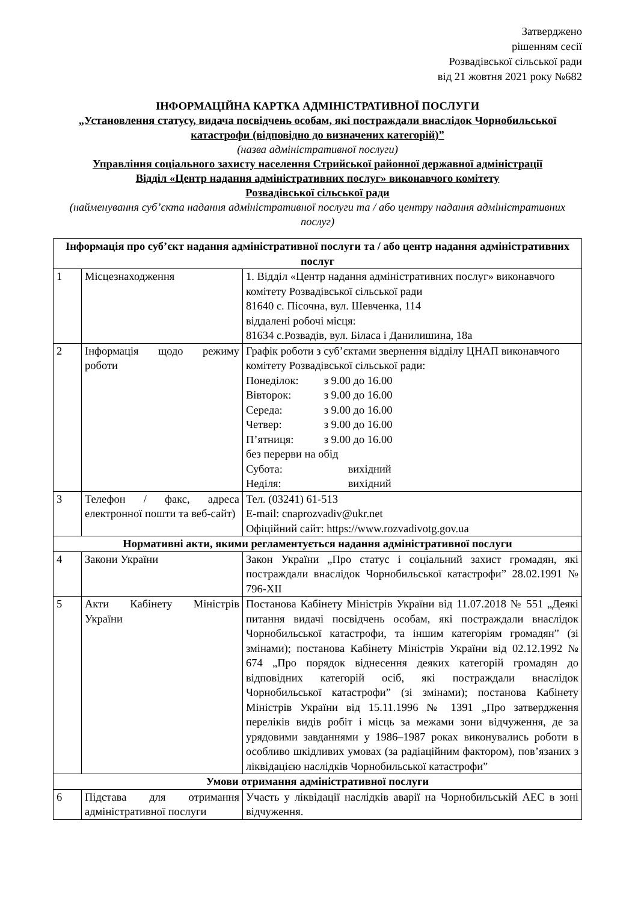Затверджено
рішенням сесії
Розвадівської сільської ради
від 21 жовтня 2021 року №682
ІНФОРМАЦІЙНА КАРТКА АДМІНІСТРАТИВНОЇ ПОСЛУГИ
„Установлення статусу, видача посвідчень особам, які постраждали внаслідок Чорнобильської катастрофи (відповідно до визначених категорій)”
(назва адміністративної послуги)
Управління соціального захисту населення Стрийської районної державної адміністрації
Відділ «Центр надання адміністративних послуг» виконавчого комітету
Розвадівської сільської ради
(найменування суб’єкта надання адміністративної послуги та / або центру надання адміністративних послуг)
| Інформація про суб’єкт надання адміністративної послуги та / або центр надання адміністративних послуг | | |
| --- | --- | --- |
| 1 | Місцезнаходження | 1. Відділ «Центр надання адміністративних послуг» виконавчого комітету Розвадівської сільської ради 81640 с. Пісочна, вул. Шевченка, 114 віддалені робочі місця: 81634 с.Розвадів, вул. Біласа і Данилишина, 18а |
| 2 | Інформація щодо режиму роботи | Графік роботи з суб’єктами звернення відділу ЦНАП виконавчого комітету Розвадівської сільської ради: Понеділок: з 9.00 до 16.00 Вівторок: з 9.00 до 16.00 Середа: з 9.00 до 16.00 Четвер: з 9.00 до 16.00 П’ятниця: з 9.00 до 16.00 без перерви на обід Субота: вихідний Неділя: вихідний |
| 3 | Телефон / факс, адреса електронної пошти та веб-сайт) | Тел. (03241) 61-513 E-mail: cnaprozvadiv@ukr.net Офіційний сайт: https://www.rozvadivotg.gov.ua |
| Нормативні акти, якими регламентується надання адміністративної послуги | | |
| 4 | Закони України | Закон України „Про статус і соціальний захист громадян, які постраждали внаслідок Чорнобильської катастрофи” 28.02.1991 № 796-XII |
| 5 | Акти Кабінету Міністрів України | Постанова Кабінету Міністрів України від 11.07.2018 № 551 „Деякі питання видачі посвідчень особам, які постраждали внаслідок Чорнобильської катастрофи, та іншим категоріям громадян” (зі змінами); постанова Кабінету Міністрів України від 02.12.1992 № 674 „Про порядок віднесення деяких категорій громадян до відповідних категорій осіб, які постраждали внаслідок Чорнобильської катастрофи” (зі змінами); постанова Кабінету Міністрів України від 15.11.1996 № 1391 „Про затвердження переліків видів робіт і місць за межами зони відчуження, де за урядовими завданнями у 1986–1987 роках виконувались роботи в особливо шкідливих умовах (за радіаційним фактором), пов’язаних з ліквідацією наслідків Чорнобильської катастрофи” |
| Умови отримання адміністративної послуги | | |
| 6 | Підстава для отримання адміністративної послуги | Участь у ліквідації наслідків аварії на Чорнобильській АЕС в зоні відчуження. |